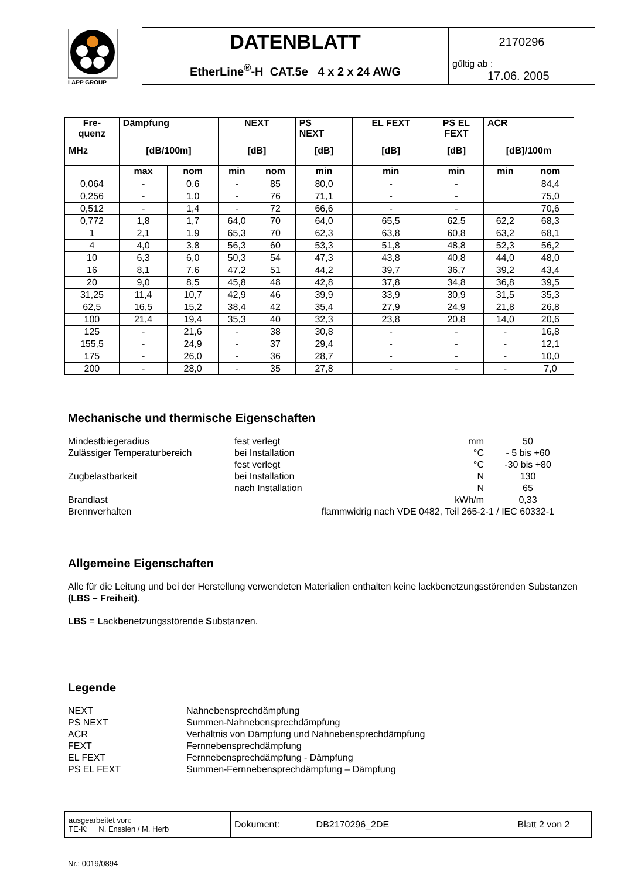LAPP GROUP
| DATENBLATT | 2170296 |
| EtherLine<sup>®</sup>-H CAT.5e 4 x 2 x 24 AWG | gültig ab : 17.06. 2005 |
| Fre- quenz | Dämpfung | | NEXT | | PS NEXT | EL FEXT | PS EL FEXT | ACR | |
| --- | --- | --- | --- | --- | --- | --- | --- | --- | --- |
| MHz | [dB/100m] | | [dB] | | [dB] | [dB] | [dB] | [dB]/100m | |
| | max | nom | min | nom | min | min | min | min | nom |
| 0,064 | - | 0,6 | - | 85 | 80,0 | - | - | | 84,4 |
| 0,256 | - | 1,0 | - | 76 | 71,1 | - | - | | 75,0 |
| 0,512 | - | 1,4 | - | 72 | 66,6 | - | - | | 70,6 |
| 0,772 | 1,8 | 1,7 | 64,0 | 70 | 64,0 | 65,5 | 62,5 | 62,2 | 68,3 |
| 1 | 2,1 | 1,9 | 65,3 | 70 | 62,3 | 63,8 | 60,8 | 63,2 | 68,1 |
| 4 | 4,0 | 3,8 | 56,3 | 60 | 53,3 | 51,8 | 48,8 | 52,3 | 56,2 |
| 10 | 6,3 | 6,0 | 50,3 | 54 | 47,3 | 43,8 | 40,8 | 44,0 | 48,0 |
| 16 | 8,1 | 7,6 | 47,2 | 51 | 44,2 | 39,7 | 36,7 | 39,2 | 43,4 |
| 20 | 9,0 | 8,5 | 45,8 | 48 | 42,8 | 37,8 | 34,8 | 36,8 | 39,5 |
| 31,25 | 11,4 | 10,7 | 42,9 | 46 | 39,9 | 33,9 | 30,9 | 31,5 | 35,3 |
| 62,5 | 16,5 | 15,2 | 38,4 | 42 | 35,4 | 27,9 | 24,9 | 21,8 | 26,8 |
| 100 | 21,4 | 19,4 | 35,3 | 40 | 32,3 | 23,8 | 20,8 | 14,0 | 20,6 |
| 125 | - | 21,6 | - | 38 | 30,8 | - | - | - | 16,8 |
| 155,5 | - | 24,9 | - | 37 | 29,4 | - | - | - | 12,1 |
| 175 | - | 26,0 | - | 36 | 28,7 | - | - | - | 10,0 |
| 200 | - | 28,0 | - | 35 | 27,8 | - | - | - | 7,0 |
Mechanische und thermische Eigenschaften
| Mindestbiegeradius | fest verlegt | mm | 50 |
| Zulässiger Temperaturbereich | bei Installation | °C | - 5 bis +60 |
| | fest verlegt | °C | -30 bis +80 |
| Zugbelastbarkeit | bei Installation | N | 130 |
| | nach Installation | N | 65 |
| Brandlast | | kWh/m | 0,33 |
| Brennverhalten | flammwidrig nach VDE 0482, Teil 265-2-1 / IEC 60332-1 | | |
Allgemeine Eigenschaften
Alle für die Leitung und bei der Herstellung verwendeten Materialien enthalten keine lackbenetzungsstörenden Substanzen (LBS – Freiheit).
LBS = Lackbenetzungsstörende Substanzen.
Legende
| NEXT | Nahnebensprechdämpfung |
| PS NEXT | Summen-Nahnebensprechdämpfung |
| ACR | Verhältnis von Dämpfung und Nahnebensprechdämpfung |
| FEXT | Fernnebensprechdämpfung |
| EL FEXT | Fernnebensprechdämpfung - Dämpfung |
| PS EL FEXT | Summen-Fernnebensprechdämpfung – Dämpfung |
| ausgearbeitet von: TE-K: N. Ensslen / M. Herb | Dokument: DB2170296_2DE | Blatt 2 von 2 |
Nr.: 0019/0894